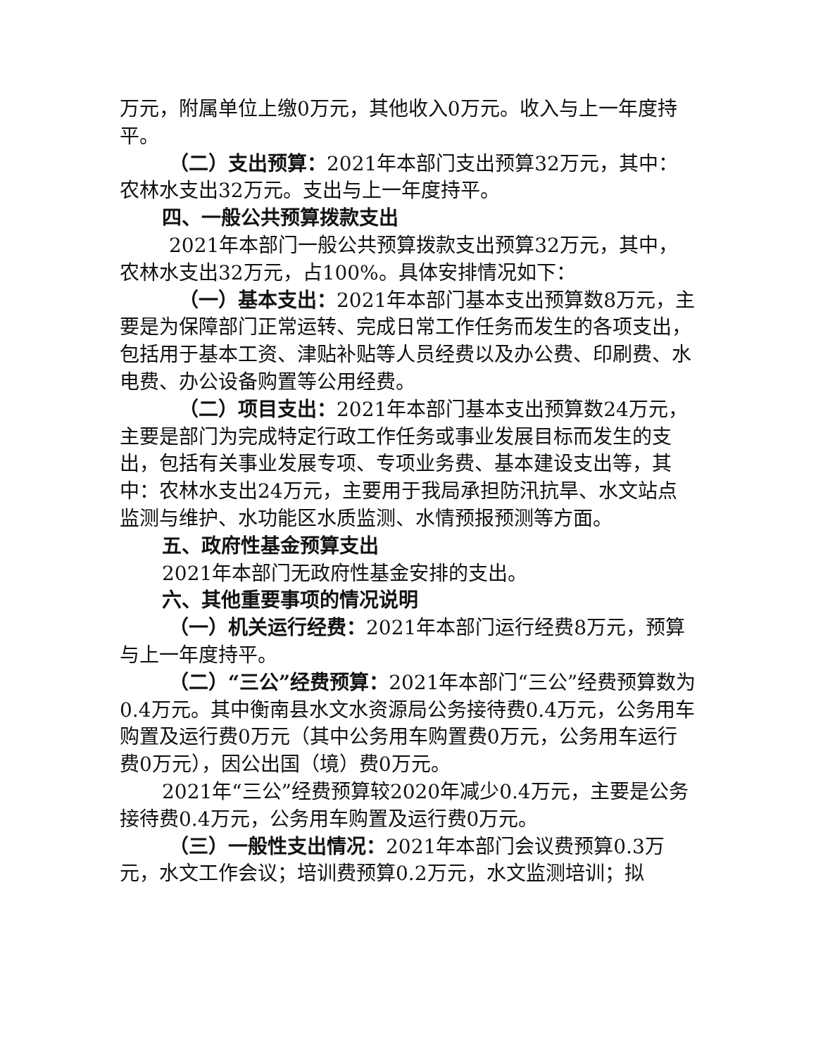万元，附属单位上缴0万元，其他收入0万元。收入与上一年度持平。
（二）支出预算：2021年本部门支出预算32万元，其中：农林水支出32万元。支出与上一年度持平。
四、一般公共预算拨款支出
2021年本部门一般公共预算拨款支出预算32万元，其中，农林水支出32万元，占100%。具体安排情况如下：
（一）基本支出：2021年本部门基本支出预算数8万元，主要是为保障部门正常运转、完成日常工作任务而发生的各项支出，包括用于基本工资、津贴补贴等人员经费以及办公费、印刷费、水电费、办公设备购置等公用经费。
（二）项目支出：2021年本部门基本支出预算数24万元，主要是部门为完成特定行政工作任务或事业发展目标而发生的支出，包括有关事业发展专项、专项业务费、基本建设支出等，其中：农林水支出24万元，主要用于我局承担防汛抗旱、水文站点监测与维护、水功能区水质监测、水情预报预测等方面。
五、政府性基金预算支出
2021年本部门无政府性基金安排的支出。
六、其他重要事项的情况说明
（一）机关运行经费：2021年本部门运行经费8万元，预算与上一年度持平。
（二）“三公”经费预算：2021年本部门“三公”经费预算数为0.4万元。其中衡南县水文水资源局公务接待费0.4万元，公务用车购置及运行费0万元（其中公务用车购置费0万元，公务用车运行费0万元），因公出国（境）费0万元。
2021年“三公”经费预算较2020年减少0.4万元，主要是公务接待费0.4万元，公务用车购置及运行费0万元。
（三）一般性支出情况：2021年本部门会议费预算0.3万元，水文工作会议；培训费预算0.2万元，水文监测培训；拟